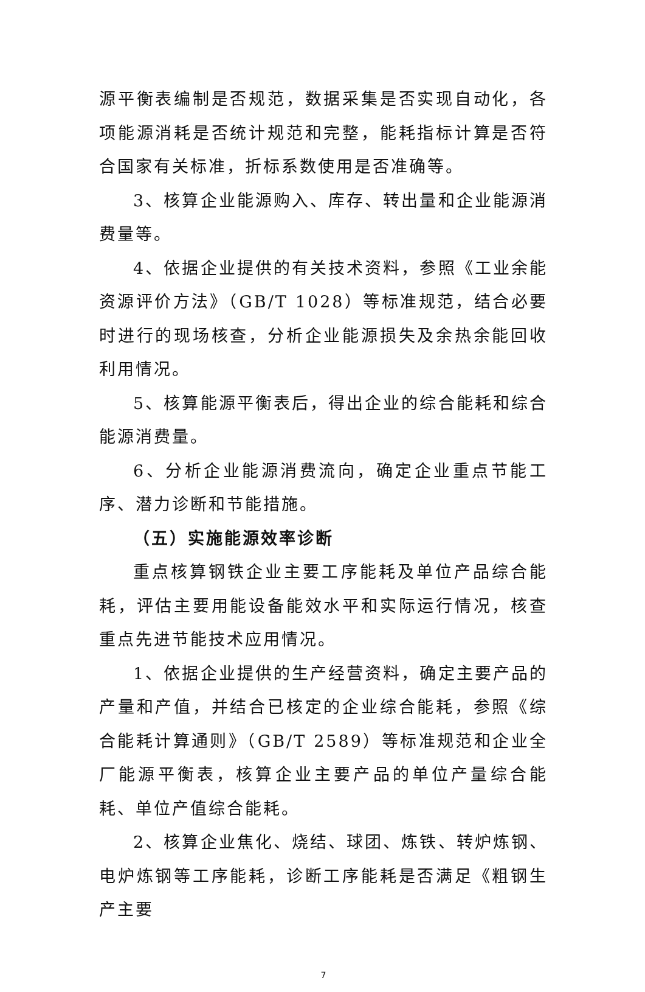源平衡表编制是否规范，数据采集是否实现自动化，各项能源消耗是否统计规范和完整，能耗指标计算是否符合国家有关标准，折标系数使用是否准确等。
3、核算企业能源购入、库存、转出量和企业能源消费量等。
4、依据企业提供的有关技术资料，参照《工业余能资源评价方法》（GB/T 1028）等标准规范，结合必要时进行的现场核查，分析企业能源损失及余热余能回收利用情况。
5、核算能源平衡表后，得出企业的综合能耗和综合能源消费量。
6、分析企业能源消费流向，确定企业重点节能工序、潜力诊断和节能措施。
（五）实施能源效率诊断
重点核算钢铁企业主要工序能耗及单位产品综合能耗，评估主要用能设备能效水平和实际运行情况，核查重点先进节能技术应用情况。
1、依据企业提供的生产经营资料，确定主要产品的产量和产值，并结合已核定的企业综合能耗，参照《综合能耗计算通则》（GB/T 2589）等标准规范和企业全厂能源平衡表，核算企业主要产品的单位产量综合能耗、单位产值综合能耗。
2、核算企业焦化、烧结、球团、炼铁、转炉炼钢、电炉炼钢等工序能耗，诊断工序能耗是否满足《粗钢生产主要
7